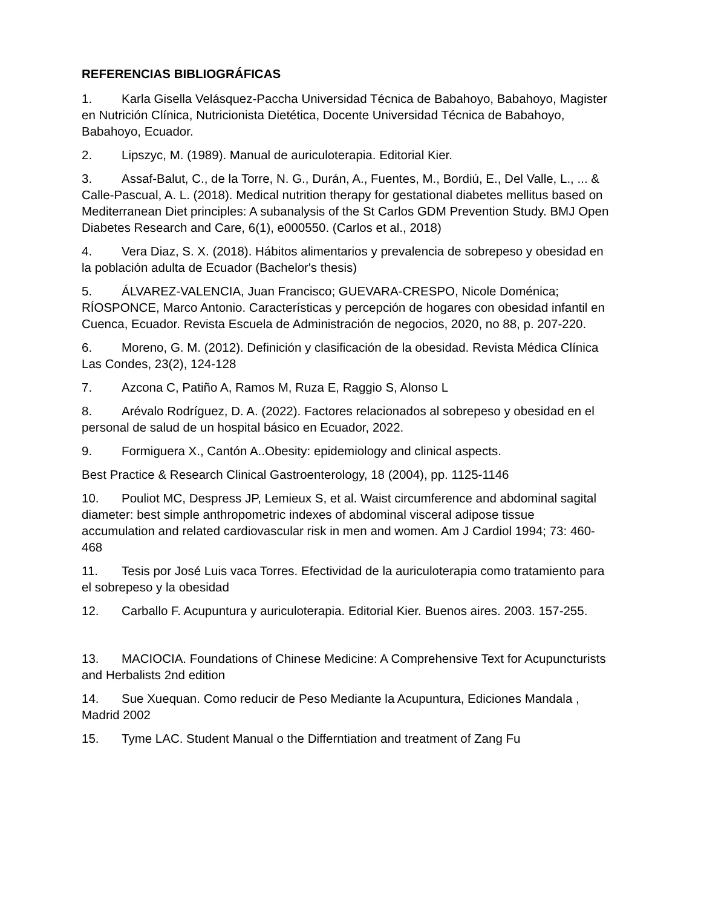REFERENCIAS BIBLIOGRÁFICAS
1. Karla Gisella Velásquez-Paccha Universidad Técnica de Babahoyo, Babahoyo, Magister en Nutrición Clínica, Nutricionista Dietética, Docente Universidad Técnica de Babahoyo, Babahoyo, Ecuador.
2. Lipszyc, M. (1989). Manual de auriculoterapia. Editorial Kier.
3. Assaf-Balut, C., de la Torre, N. G., Durán, A., Fuentes, M., Bordiú, E., Del Valle, L., ... & Calle-Pascual, A. L. (2018). Medical nutrition therapy for gestational diabetes mellitus based on Mediterranean Diet principles: A subanalysis of the St Carlos GDM Prevention Study. BMJ Open Diabetes Research and Care, 6(1), e000550. (Carlos et al., 2018)
4. Vera Diaz, S. X. (2018). Hábitos alimentarios y prevalencia de sobrepeso y obesidad en la población adulta de Ecuador (Bachelor's thesis)
5. ÁLVAREZ-VALENCIA, Juan Francisco; GUEVARA-CRESPO, Nicole Doménica; RÍOSPONCE, Marco Antonio. Características y percepción de hogares con obesidad infantil en Cuenca, Ecuador. Revista Escuela de Administración de negocios, 2020, no 88, p. 207-220.
6. Moreno, G. M. (2012). Definición y clasificación de la obesidad. Revista Médica Clínica Las Condes, 23(2), 124-128
7. Azcona C, Patiño A, Ramos M, Ruza E, Raggio S, Alonso L
8. Arévalo Rodríguez, D. A. (2022). Factores relacionados al sobrepeso y obesidad en el personal de salud de un hospital básico en Ecuador, 2022.
9. Formiguera X., Cantón A..Obesity: epidemiology and clinical aspects.
Best Practice & Research Clinical Gastroenterology, 18 (2004), pp. 1125-1146
10. Pouliot MC, Despress JP, Lemieux S, et al. Waist circumference and abdominal sagital diameter: best simple anthropometric indexes of abdominal visceral adipose tissue accumulation and related cardiovascular risk in men and women. Am J Cardiol 1994; 73: 460-468
11. Tesis por José Luis vaca Torres. Efectividad de la auriculoterapia como tratamiento para el sobrepeso y la obesidad
12. Carballo F. Acupuntura y auriculoterapia. Editorial Kier. Buenos aires. 2003. 157-255.
13. MACIOCIA. Foundations of Chinese Medicine: A Comprehensive Text for Acupuncturists and Herbalists 2nd edition
14. Sue Xuequan. Como reducir de Peso Mediante la Acupuntura, Ediciones Mandala , Madrid 2002
15. Tyme LAC. Student Manual o the Differntiation and treatment of Zang Fu